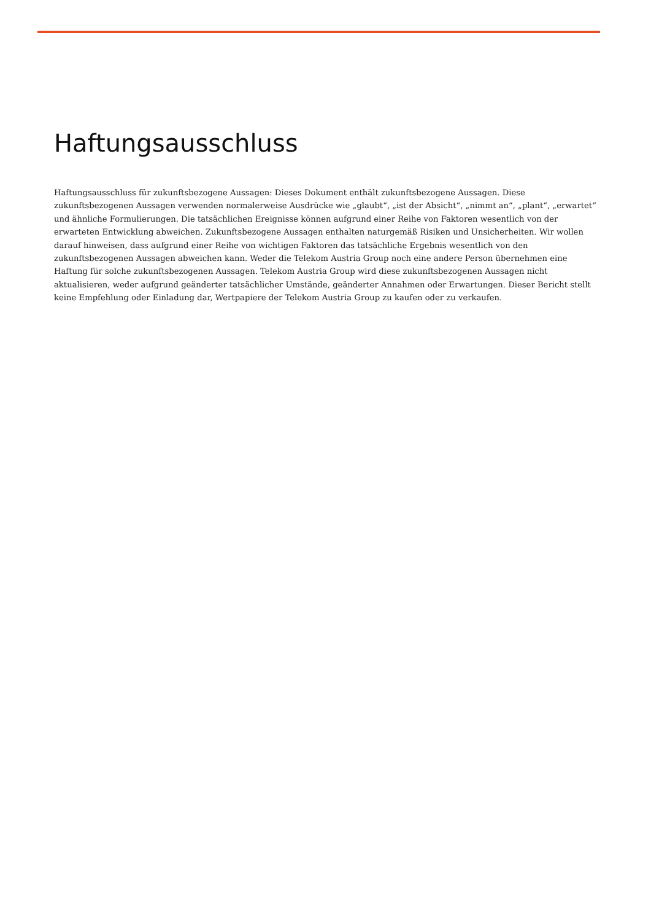Haftungsausschluss
Haftungsausschluss für zukunftsbezogene Aussagen: Dieses Dokument enthält zukunftsbezogene Aussagen. Diese zukunftsbezogenen Aussagen verwenden normalerweise Ausdrücke wie „glaubt“, „ist der Absicht“, „nimmt an“, „plant“, „erwartet“ und ähnliche Formulierungen. Die tatsächlichen Ereignisse können aufgrund einer Reihe von Faktoren wesentlich von der erwarteten Entwicklung abweichen. Zukunftsbezogene Aussagen enthalten naturgemäß Risiken und Unsicherheiten. Wir wollen darauf hinweisen, dass aufgrund einer Reihe von wichtigen Faktoren das tatsächliche Ergebnis wesentlich von den zukunftsbezogenen Aussagen abweichen kann. Weder die Telekom Austria Group noch eine andere Person übernehmen eine Haftung für solche zukunftsbezogenen Aussagen. Telekom Austria Group wird diese zukunftsbezogenen Aussagen nicht aktualisieren, weder aufgrund geänderter tatsächlicher Umstände, geänderter Annahmen oder Erwartungen. Dieser Bericht stellt keine Empfehlung oder Einladung dar, Wertpapiere der Telekom Austria Group zu kaufen oder zu verkaufen.